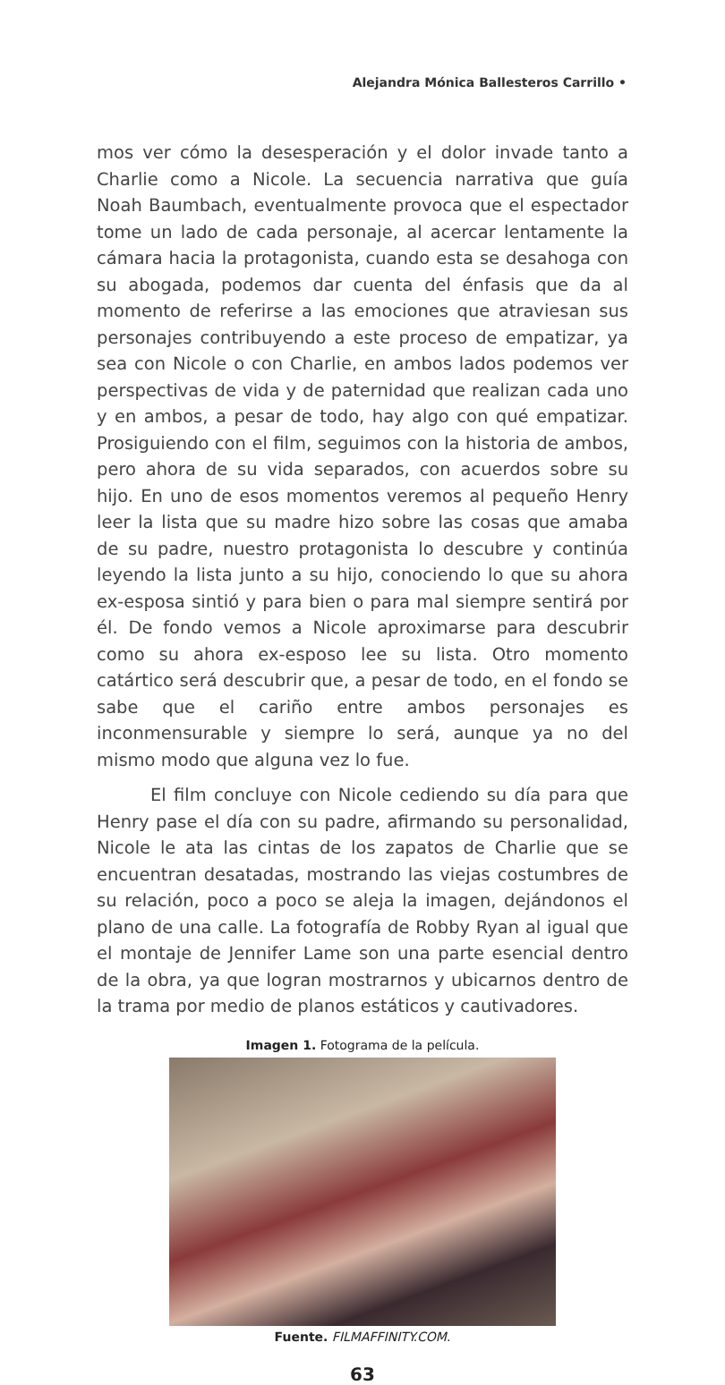Alejandra Mónica Ballesteros Carrillo •
mos ver cómo la desesperación y el dolor invade tanto a Charlie como a Nicole. La secuencia narrativa que guía Noah Baumbach, eventualmente provoca que el espectador tome un lado de cada personaje, al acercar lentamente la cámara hacia la protagonista, cuando esta se desahoga con su abogada, podemos dar cuenta del énfasis que da al momento de referirse a las emociones que atraviesan sus personajes contribuyendo a este proceso de empatizar, ya sea con Nicole o con Charlie, en ambos lados podemos ver perspectivas de vida y de paternidad que realizan cada uno y en ambos, a pesar de todo, hay algo con qué empatizar. Prosiguiendo con el film, seguimos con la historia de ambos, pero ahora de su vida separados, con acuerdos sobre su hijo. En uno de esos momentos veremos al pequeño Henry leer la lista que su madre hizo sobre las cosas que amaba de su padre, nuestro protagonista lo descubre y continúa leyendo la lista junto a su hijo, conociendo lo que su ahora ex-esposa sintió y para bien o para mal siempre sentirá por él. De fondo vemos a Nicole aproximarse para descubrir como su ahora ex-esposo lee su lista. Otro momento catártico será descubrir que, a pesar de todo, en el fondo se sabe que el cariño entre ambos personajes es inconmensurable y siempre lo será, aunque ya no del mismo modo que alguna vez lo fue.
El film concluye con Nicole cediendo su día para que Henry pase el día con su padre, afirmando su personalidad, Nicole le ata las cintas de los zapatos de Charlie que se encuentran desatadas, mostrando las viejas costumbres de su relación, poco a poco se aleja la imagen, dejándonos el plano de una calle. La fotografía de Robby Ryan al igual que el montaje de Jennifer Lame son una parte esencial dentro de la obra, ya que logran mostrarnos y ubicarnos dentro de la trama por medio de planos estáticos y cautivadores.
Imagen 1. Fotograma de la película.
Fuente. FILMAFFINITY.COM.
63